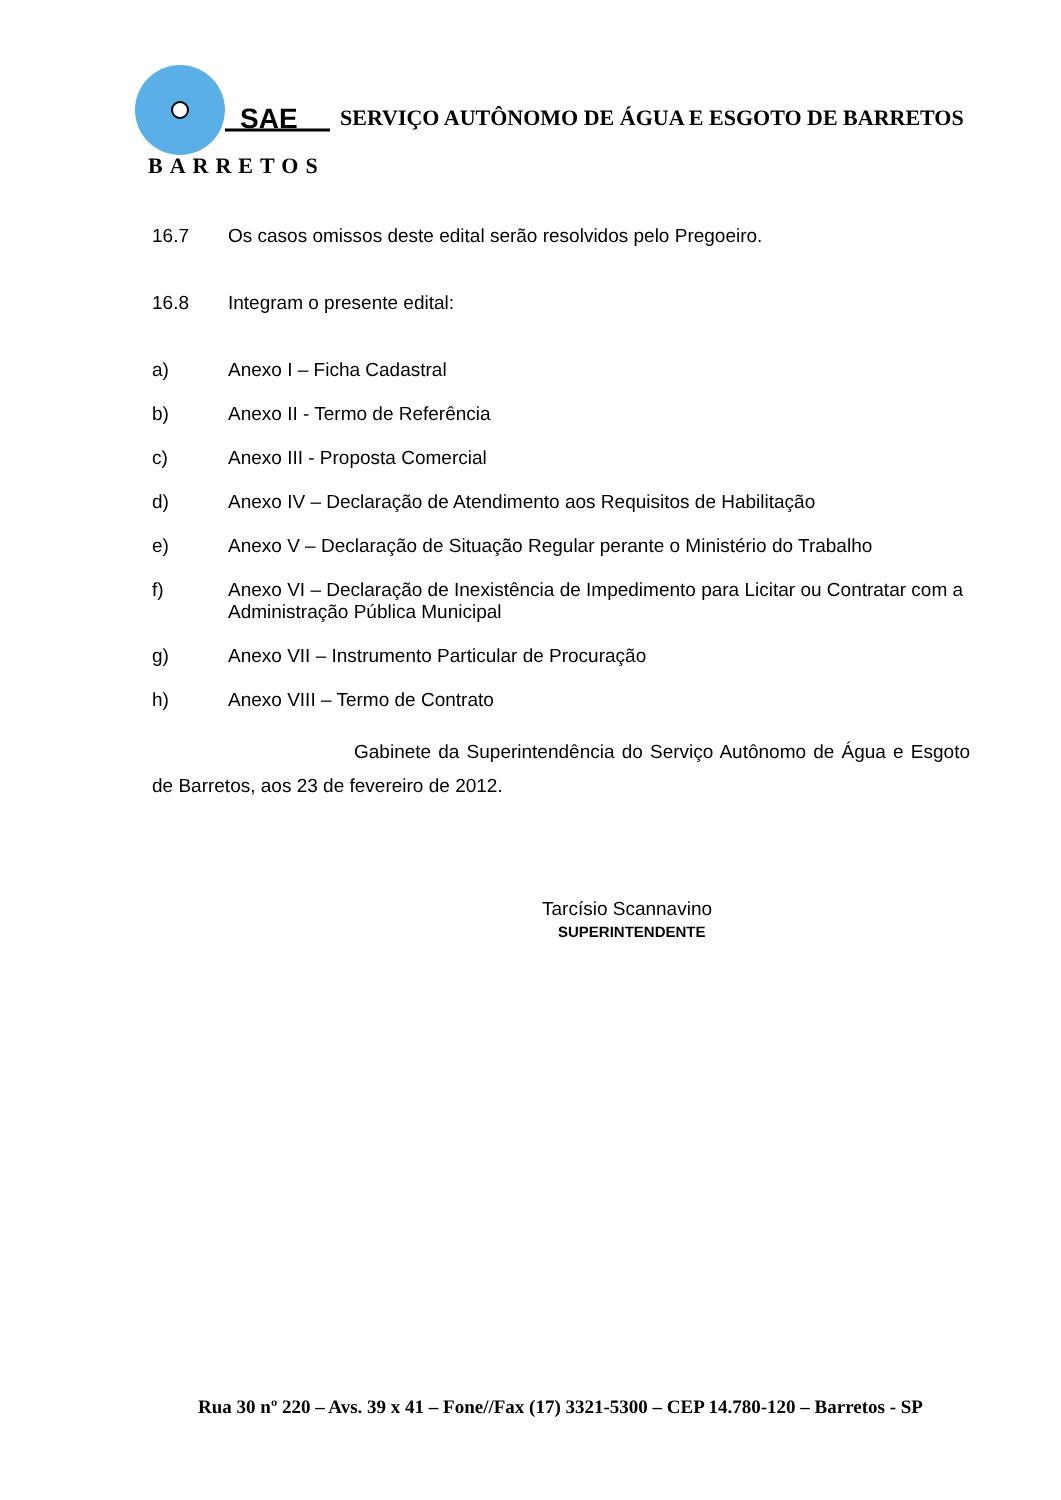SAE
SERVIÇO AUTÔNOMO DE ÁGUA E ESGOTO DE BARRETOS
BARRETOS
16.7 Os casos omissos deste edital serão resolvidos pelo Pregoeiro.
16.8 Integram o presente edital:
a) Anexo I – Ficha Cadastral
b) Anexo II - Termo de Referência
c) Anexo III - Proposta Comercial
d) Anexo IV – Declaração de Atendimento aos Requisitos de Habilitação
e) Anexo V – Declaração de Situação Regular perante o Ministério do Trabalho
f) Anexo VI – Declaração de Inexistência de Impedimento para Licitar ou Contratar com a Administração Pública Municipal
g) Anexo VII – Instrumento Particular de Procuração
h) Anexo VIII – Termo de Contrato
Gabinete da Superintendência do Serviço Autônomo de Água e Esgoto de Barretos, aos 23 de fevereiro de 2012.
Tarcísio Scannavino
SUPERINTENDENTE
Rua 30 nº 220 – Avs. 39 x 41 – Fone//Fax (17) 3321-5300 – CEP 14.780-120 – Barretos - SP